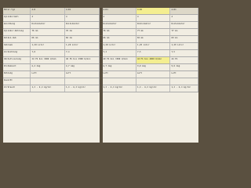| Motor-Typ | 4-B | 4-B1 |
| --- | --- | --- |
| Zylinderzahl | 4 | 4 |
| Anordnung | Reihenmotor | Reihenmotor |
| Zylinder-Bohrung | 76 mm | 76 mm |
| Kolben-Hub | 66 mm | 66 mm |
| Hubraum | 1,20 Liter | 1,20 Liter |
| Verdichtung | 7,0 | 7,3 |
| Höchstleistung | 34 PS bei 3600 U/min | 40 PS bei 3900 U/min |
| Drehmoment | 8,4 mkg | 8,7 mkg |
| Kühlung | Luft | Luft |
| Gewicht | | |
| Verbrauch | 1,3 - 8,3 kg/cm² | 1,3 - 8,3 kg/cm² |
| 4-B1 | 4-B2 | 4-B3 |
| --- | --- | --- |
| 4 | 4 | 4 |
| Reihenmotor | Reihenmotor | Reihenmotor |
| 76 mm | 77 mm | 77 mm |
| 66 mm | 69 mm | 69 mm |
| 1,20 Liter | 1,29 Liter | 1,29 Liter |
| 7,3 | 7,5 | 7,5 |
| 40 PS bei 3900 U/min | 44 PS bei 4000 U/min | 44 PS |
| 8,7 mkg | 9,0 mkg | 9,0 mkg |
| Luft | Luft | Luft |
| 1,3 - 8,3 kg/cm² | 1,3 - 8,3 kg/cm² | 1,3 - 8,3 kg/cm² |